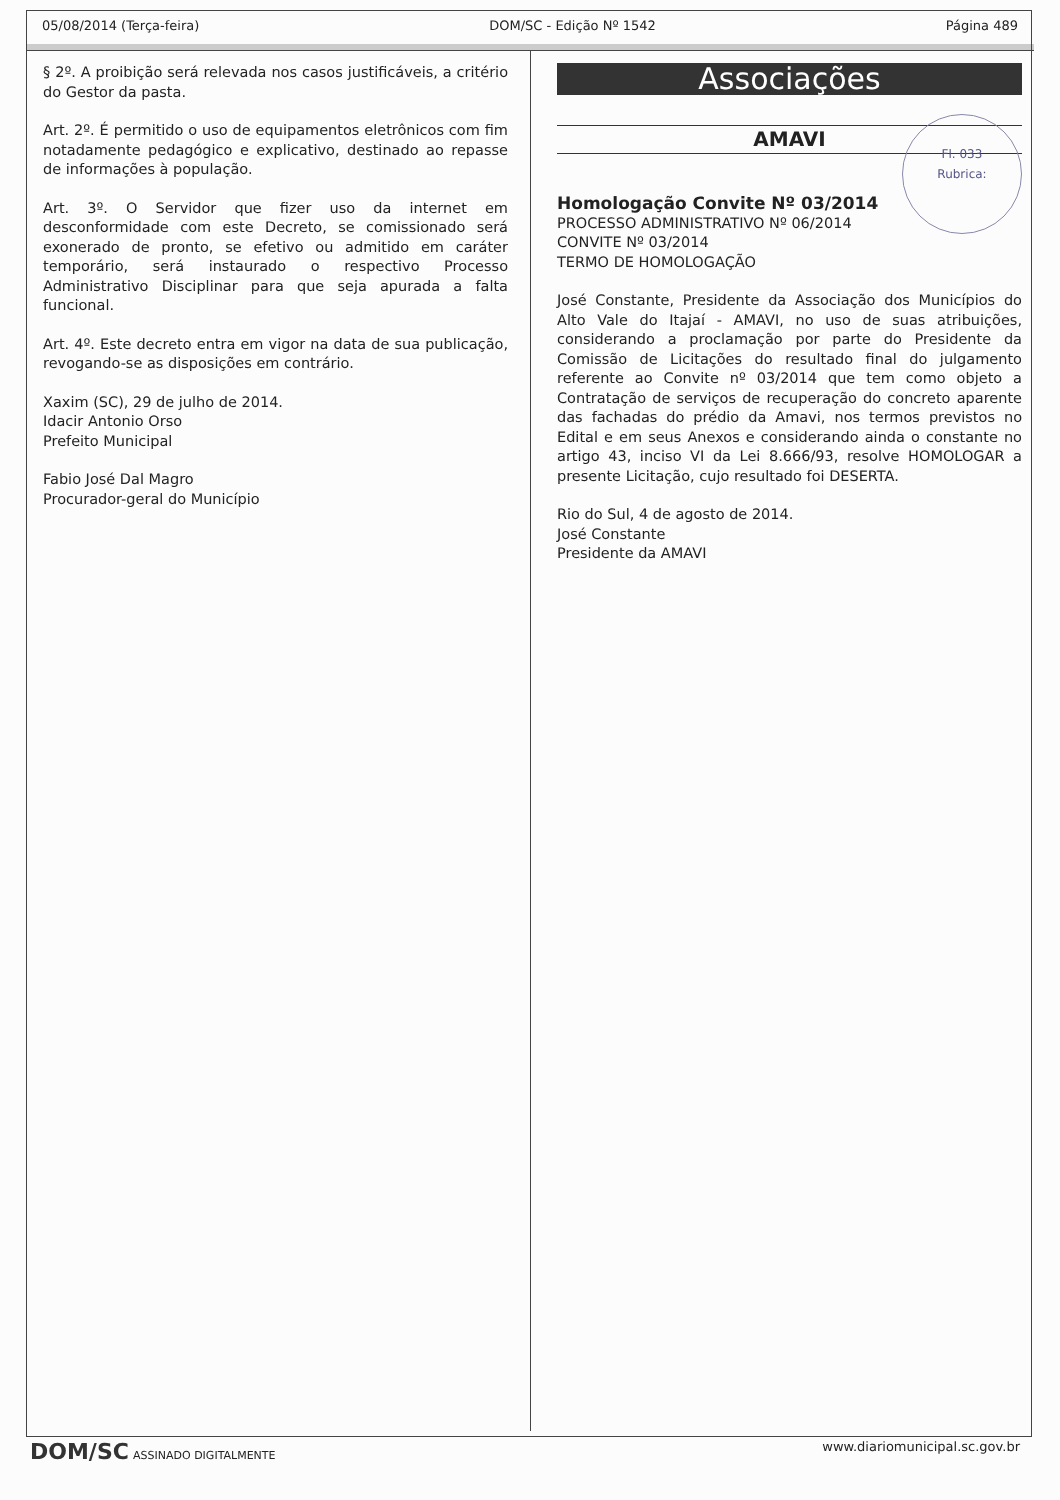05/08/2014 (Terça-feira) DOM/SC - Edição Nº 1542 Página 489
§ 2º. A proibição será relevada nos casos justificáveis, a critério do Gestor da pasta.
Art. 2º. É permitido o uso de equipamentos eletrônicos com fim notadamente pedagógico e explicativo, destinado ao repasse de informações à população.
Art. 3º. O Servidor que fizer uso da internet em desconformidade com este Decreto, se comissionado será exonerado de pronto, se efetivo ou admitido em caráter temporário, será instaurado o respectivo Processo Administrativo Disciplinar para que seja apurada a falta funcional.
Art. 4º. Este decreto entra em vigor na data de sua publicação, revogando-se as disposições em contrário.
Xaxim (SC), 29 de julho de 2014.
Idacir Antonio Orso
Prefeito Municipal
Fabio José Dal Magro
Procurador-geral do Município
Associações
AMAVI
Fl. 033
Rubrica:
Homologação Convite Nº 03/2014
PROCESSO ADMINISTRATIVO Nº 06/2014
CONVITE Nº 03/2014
TERMO DE HOMOLOGAÇÃO
José Constante, Presidente da Associação dos Municípios do Alto Vale do Itajaí - AMAVI, no uso de suas atribuições, considerando a proclamação por parte do Presidente da Comissão de Licitações do resultado final do julgamento referente ao Convite nº 03/2014 que tem como objeto a Contratação de serviços de recuperação do concreto aparente das fachadas do prédio da Amavi, nos termos previstos no Edital e em seus Anexos e considerando ainda o constante no artigo 43, inciso VI da Lei 8.666/93, resolve HOMOLOGAR a presente Licitação, cujo resultado foi DESERTA.
Rio do Sul, 4 de agosto de 2014.
José Constante
Presidente da AMAVI
DOM/SC ASSINADO DIGITALMENTE www.diariomunicipal.sc.gov.br